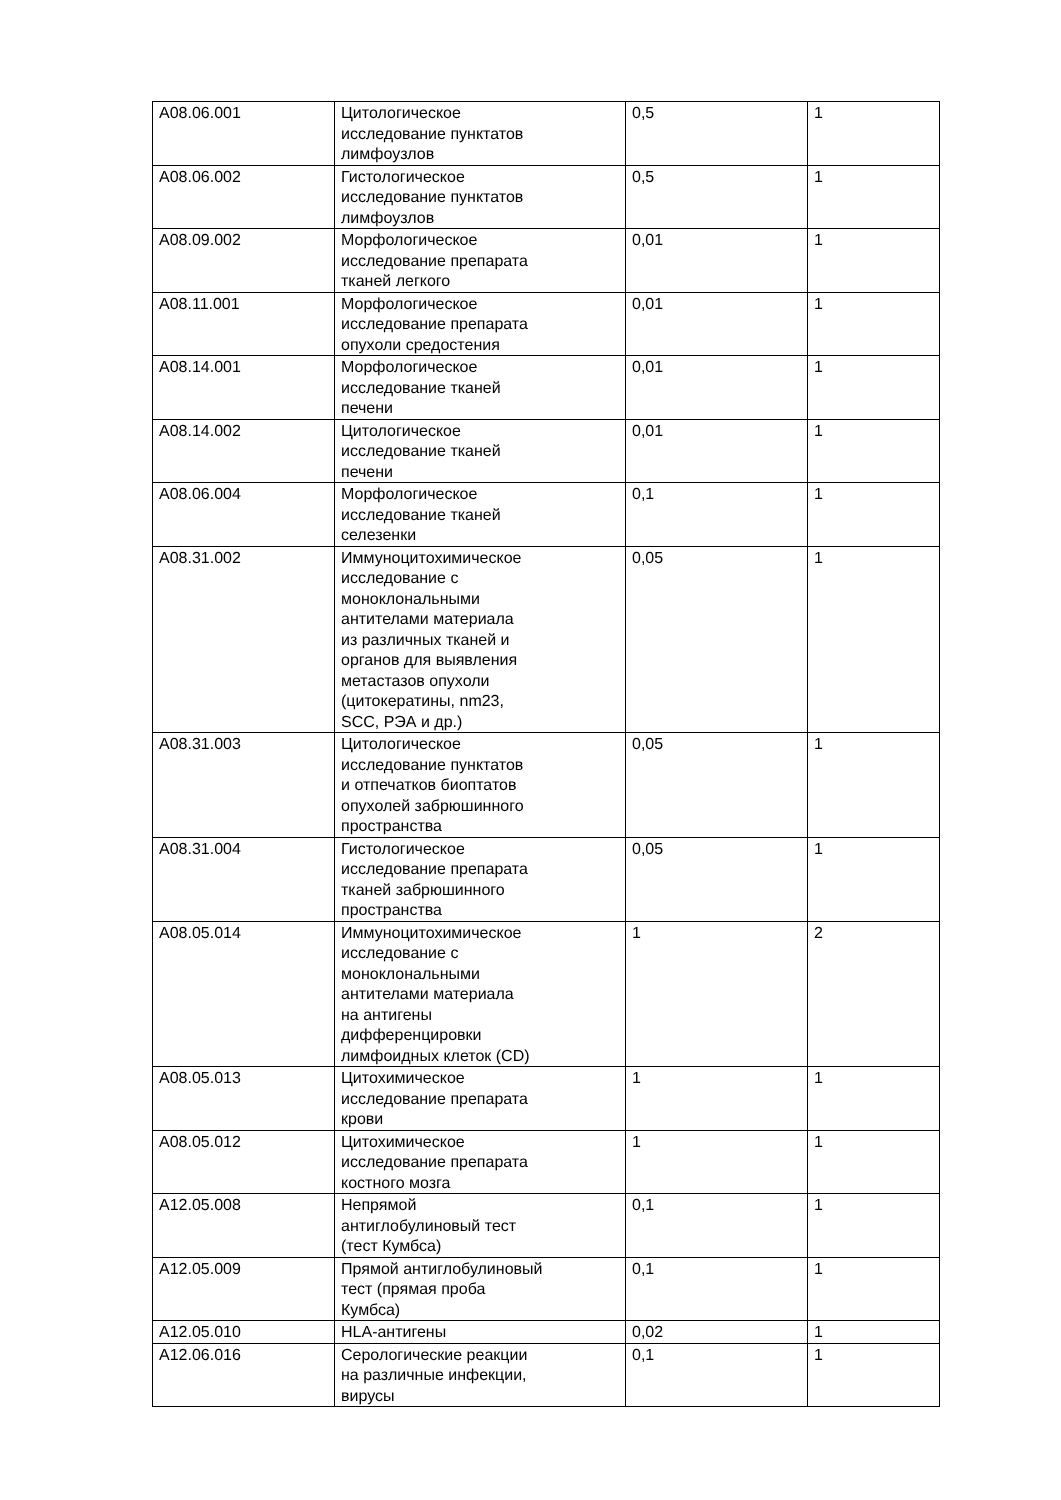| A08.06.001 | Цитологическое исследование пунктатов лимфоузлов | 0,5 | 1 |
| A08.06.002 | Гистологическое исследование пунктатов лимфоузлов | 0,5 | 1 |
| A08.09.002 | Морфологическое исследование препарата тканей легкого | 0,01 | 1 |
| A08.11.001 | Морфологическое исследование препарата опухоли средостения | 0,01 | 1 |
| A08.14.001 | Морфологическое исследование тканей печени | 0,01 | 1 |
| A08.14.002 | Цитологическое исследование тканей печени | 0,01 | 1 |
| A08.06.004 | Морфологическое исследование тканей селезенки | 0,1 | 1 |
| A08.31.002 | Иммуноцитохимическое исследование с моноклональными антителами материала из различных тканей и органов для выявления метастазов опухоли (цитокератины, nm23, SCC, РЭА и др.) | 0,05 | 1 |
| A08.31.003 | Цитологическое исследование пунктатов и отпечатков биоптатов опухолей забрюшинного пространства | 0,05 | 1 |
| A08.31.004 | Гистологическое исследование препарата тканей забрюшинного пространства | 0,05 | 1 |
| A08.05.014 | Иммуноцитохимическое исследование с моноклональными антителами материала на антигены дифференцировки лимфоидных клеток (CD) | 1 | 2 |
| A08.05.013 | Цитохимическое исследование препарата крови | 1 | 1 |
| A08.05.012 | Цитохимическое исследование препарата костного мозга | 1 | 1 |
| A12.05.008 | Непрямой антиглобулиновый тест (тест Кумбса) | 0,1 | 1 |
| A12.05.009 | Прямой антиглобулиновый тест (прямая проба Кумбса) | 0,1 | 1 |
| A12.05.010 | HLA-антигены | 0,02 | 1 |
| A12.06.016 | Серологические реакции на различные инфекции, вирусы | 0,1 | 1 |